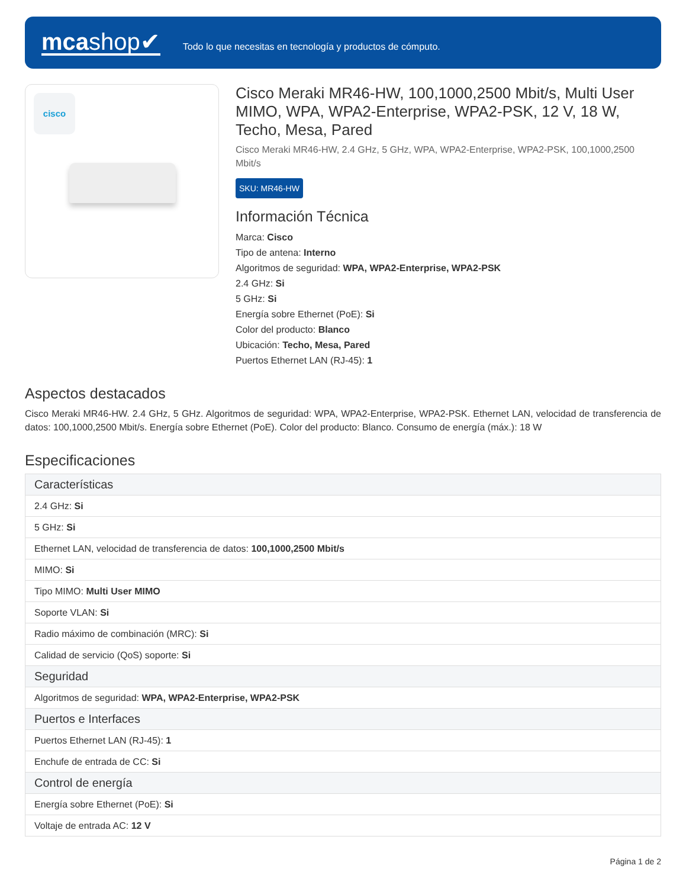mcashop✔
Todo lo que necesitas en tecnología y productos de cómputo.
cisco
Cisco Meraki MR46-HW, 100,1000,2500 Mbit/s, Multi User MIMO, WPA, WPA2-Enterprise, WPA2-PSK, 12 V, 18 W, Techo, Mesa, Pared
Cisco Meraki MR46-HW, 2.4 GHz, 5 GHz, WPA, WPA2-Enterprise, WPA2-PSK, 100,1000,2500 Mbit/s
SKU: MR46-HW
Información Técnica
Marca: Cisco
Tipo de antena: Interno
Algoritmos de seguridad: WPA, WPA2-Enterprise, WPA2-PSK
2.4 GHz: Si
5 GHz: Si
Energía sobre Ethernet (PoE): Si
Color del producto: Blanco
Ubicación: Techo, Mesa, Pared
Puertos Ethernet LAN (RJ-45): 1
Aspectos destacados
Cisco Meraki MR46-HW. 2.4 GHz, 5 GHz. Algoritmos de seguridad: WPA, WPA2-Enterprise, WPA2-PSK. Ethernet LAN, velocidad de transferencia de datos: 100,1000,2500 Mbit/s. Energía sobre Ethernet (PoE). Color del producto: Blanco. Consumo de energía (máx.): 18 W
Especificaciones
| Características |
| --- |
| 2.4 GHz: Si |
| 5 GHz: Si |
| Ethernet LAN, velocidad de transferencia de datos: 100,1000,2500 Mbit/s |
| MIMO: Si |
| Tipo MIMO: Multi User MIMO |
| Soporte VLAN: Si |
| Radio máximo de combinación (MRC): Si |
| Calidad de servicio (QoS) soporte: Si |
| Seguridad |
| Algoritmos de seguridad: WPA, WPA2-Enterprise, WPA2-PSK |
| Puertos e Interfaces |
| Puertos Ethernet LAN (RJ-45): 1 |
| Enchufe de entrada de CC: Si |
| Control de energía |
| Energía sobre Ethernet (PoE): Si |
| Voltaje de entrada AC: 12 V |
Página 1 de 2